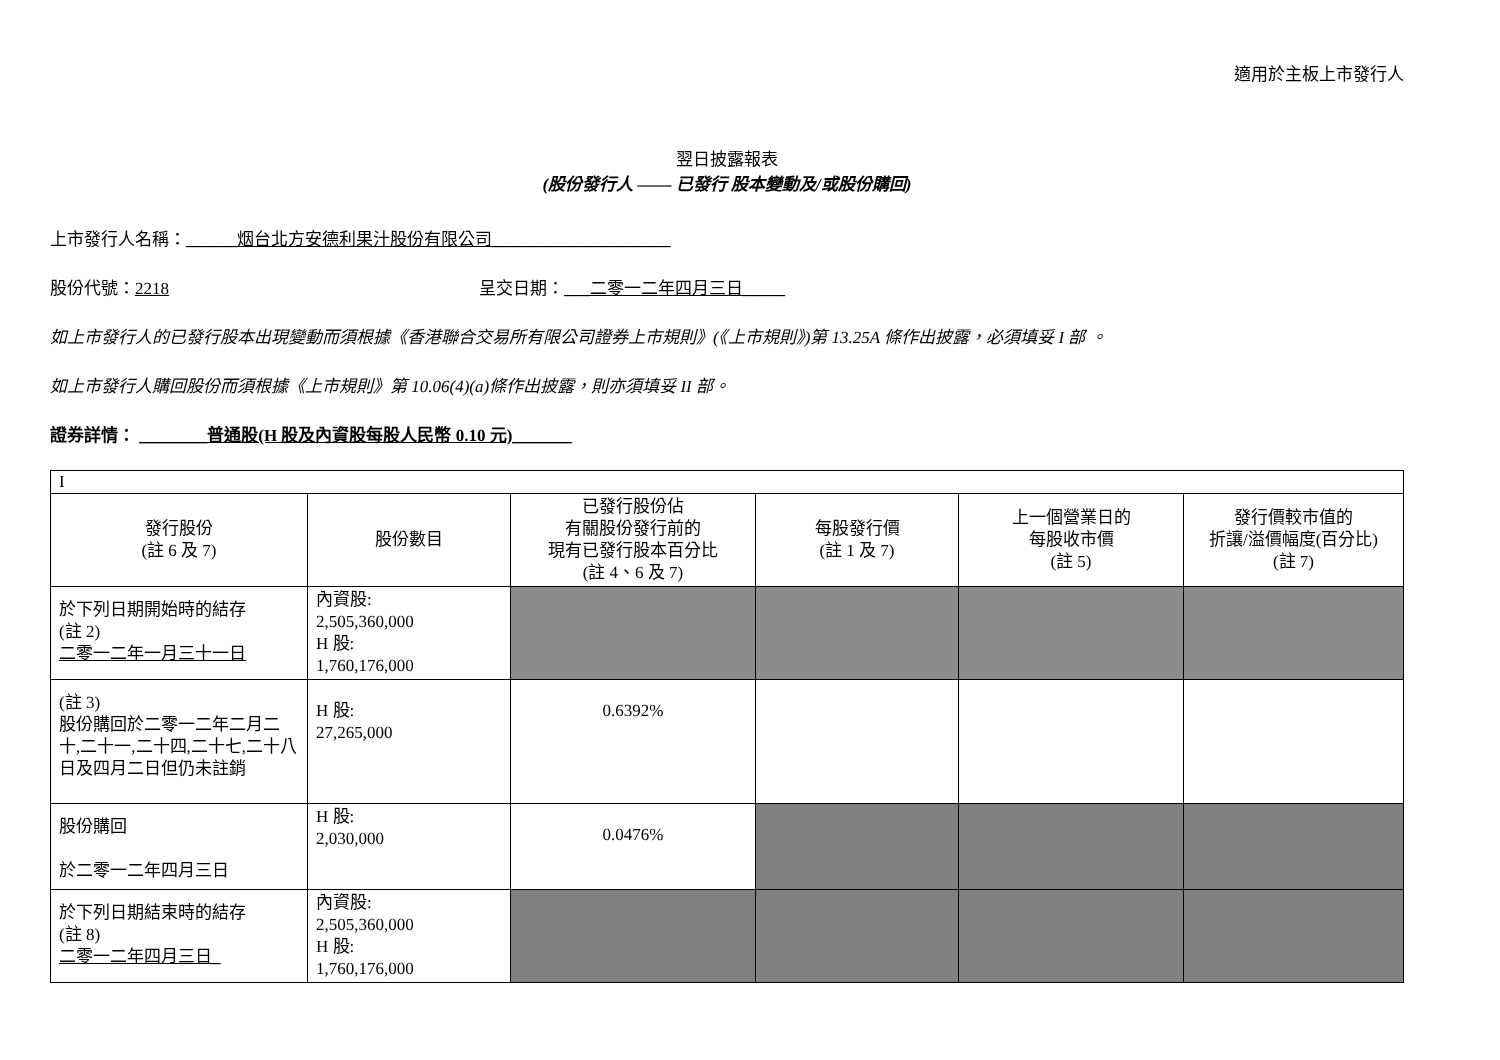適用於主板上市發行人
翌日披露報表
(股份發行人 —— 已發行 股本變動及/或股份購回)
上市發行人名稱：______烟台北方安德利果汁股份有限公司_____________________
股份代號：2218 呈交日期：___二零一二年四月三日_____
如上市發行人的已發行股本出現變動而須根據《香港聯合交易所有限公司證券上市規則》(《上市規則》)第 13.25A 條作出披露，必須填妥 I 部 。
如上市發行人購回股份而須根據《上市規則》第 10.06(4)(a)條作出披露，則亦須填妥 II 部。
證券詳情： ________普通股(H 股及內資股每股人民幣 0.10 元)_______
| I | | | | | |
| 發行股份 (註 6 及 7) | 股份數目 | 已發行股份佔 有關股份發行前的 現有已發行股本百分比 (註 4、6 及 7) | 每股發行價 (註 1 及 7) | 上一個營業日的 每股收市價 (註 5) | 發行價較市值的 折讓/溢價幅度(百分比) (註 7) |
| 於下列日期開始時的結存 (註 2) 二零一二年一月三十一日 | 內資股: 2,505,360,000 H 股: 1,760,176,000 | | | | |
| (註 3) 股份購回於二零一二年二月二十,二十一,二十四,二十七,二十八日及四月二日但仍未註銷 | H 股: 27,265,000 | 0.6392% | | | |
| 股份購回 於二零一二年四月三日 | H 股: 2,030,000 | 0.0476% | | | |
| 於下列日期結束時的結存 (註 8) 二零一二年四月三日_ | 內資股: 2,505,360,000 H 股: 1,760,176,000 | | | | |